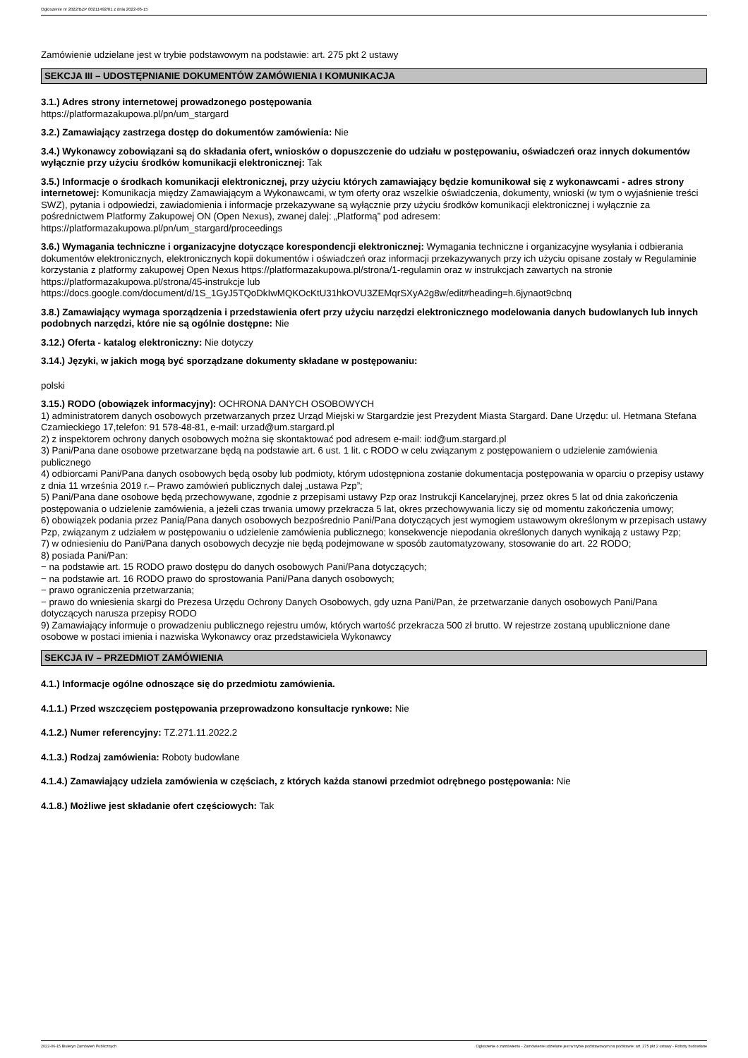Ogłoszenie nr 2022/BZP 00211492/01 z dnia 2022-06-15
Zamówienie udzielane jest w trybie podstawowym na podstawie: art. 275 pkt 2 ustawy
SEKCJA III – UDOSTĘPNIANIE DOKUMENTÓW ZAMÓWIENIA I KOMUNIKACJA
3.1.) Adres strony internetowej prowadzonego postępowania
https://platformazakupowa.pl/pn/um_stargard
3.2.) Zamawiający zastrzega dostęp do dokumentów zamówienia: Nie
3.4.) Wykonawcy zobowiązani są do składania ofert, wniosków o dopuszczenie do udziału w postępowaniu, oświadczeń oraz innych dokumentów wyłącznie przy użyciu środków komunikacji elektronicznej: Tak
3.5.) Informacje o środkach komunikacji elektronicznej, przy użyciu których zamawiający będzie komunikował się z wykonawcami - adres strony internetowej: Komunikacja między Zamawiającym a Wykonawcami, w tym oferty oraz wszelkie oświadczenia, dokumenty, wnioski (w tym o wyjaśnienie treści SWZ), pytania i odpowiedzi, zawiadomienia i informacje przekazywane są wyłącznie przy użyciu środków komunikacji elektronicznej i wyłącznie za pośrednictwem Platformy Zakupowej ON (Open Nexus), zwanej dalej: „Platformą” pod adresem:
https://platformazakupowa.pl/pn/um_stargard/proceedings
3.6.) Wymagania techniczne i organizacyjne dotyczące korespondencji elektronicznej: Wymagania techniczne i organizacyjne wysyłania i odbierania dokumentów elektronicznych, elektronicznych kopii dokumentów i oświadczeń oraz informacji przekazywanych przy ich użyciu opisane zostały w Regulaminie korzystania z platformy zakupowej Open Nexus https://platformazakupowa.pl/strona/1-regulamin oraz w instrukcjach zawartych na stronie https://platformazakupowa.pl/strona/45-instrukcje lub
https://docs.google.com/document/d/1S_1GyJ5TQoDkIwMQKOcKtU31hkOVU3ZEMqrSXyA2g8w/edit#heading=h.6jynaot9cbnq
3.8.) Zamawiający wymaga sporządzenia i przedstawienia ofert przy użyciu narzędzi elektronicznego modelowania danych budowlanych lub innych podobnych narzędzi, które nie są ogólnie dostępne: Nie
3.12.) Oferta - katalog elektroniczny: Nie dotyczy
3.14.) Języki, w jakich mogą być sporządzane dokumenty składane w postępowaniu:
polski
3.15.) RODO (obowiązek informacyjny): OCHRONA DANYCH OSOBOWYCH
1) administratorem danych osobowych przetwarzanych przez Urząd Miejski w Stargardzie jest Prezydent Miasta Stargard. Dane Urzędu: ul. Hetmana Stefana Czarnieckiego 17,telefon: 91 578-48-81, e-mail: urzad@um.stargard.pl
2) z inspektorem ochrony danych osobowych można się skontaktować pod adresem e-mail: iod@um.stargard.pl
3) Pani/Pana dane osobowe przetwarzane będą na podstawie art. 6 ust. 1 lit. c RODO w celu związanym z postępowaniem o udzielenie zamówienia publicznego
4) odbiorcami Pani/Pana danych osobowych będą osoby lub podmioty, którym udostępniona zostanie dokumentacja postępowania w oparciu o przepisy ustawy z dnia 11 września 2019 r.– Prawo zamówień publicznych dalej „ustawa Pzp”;
5) Pani/Pana dane osobowe będą przechowywane, zgodnie z przepisami ustawy Pzp oraz Instrukcji Kancelaryjnej, przez okres 5 lat od dnia zakończenia postępowania o udzielenie zamówienia, a jeżeli czas trwania umowy przekracza 5 lat, okres przechowywania liczy się od momentu zakończenia umowy;
6) obowiązek podania przez Panią/Pana danych osobowych bezpośrednio Pani/Pana dotyczących jest wymogiem ustawowym określonym w przepisach ustawy Pzp, związanym z udziałem w postępowaniu o udzielenie zamówienia publicznego; konsekwencje niepodania określonych danych wynikają z ustawy Pzp;
7) w odniesieniu do Pani/Pana danych osobowych decyzje nie będą podejmowane w sposób zautomatyzowany, stosowanie do art. 22 RODO;
8) posiada Pani/Pan:
− na podstawie art. 15 RODO prawo dostępu do danych osobowych Pani/Pana dotyczących;
− na podstawie art. 16 RODO prawo do sprostowania Pani/Pana danych osobowych;
− prawo ograniczenia przetwarzania;
− prawo do wniesienia skargi do Prezesa Urzędu Ochrony Danych Osobowych, gdy uzna Pani/Pan, że przetwarzanie danych osobowych Pani/Pana dotyczących narusza przepisy RODO
9) Zamawiający informuje o prowadzeniu publicznego rejestru umów, których wartość przekracza 500 zł brutto. W rejestrze zostaną upublicznione dane osobowe w postaci imienia i nazwiska Wykonawcy oraz przedstawiciela Wykonawcy
SEKCJA IV – PRZEDMIOT ZAMÓWIENIA
4.1.) Informacje ogólne odnoszące się do przedmiotu zamówienia.
4.1.1.) Przed wszczęciem postępowania przeprowadzono konsultacje rynkowe: Nie
4.1.2.) Numer referencyjny: TZ.271.11.2022.2
4.1.3.) Rodzaj zamówienia: Roboty budowlane
4.1.4.) Zamawiający udziela zamówienia w częściach, z których każda stanowi przedmiot odrębnego postępowania: Nie
4.1.8.) Możliwe jest składanie ofert częściowych: Tak
2022-06-15 Biuletyn Zamówień Publicznych Ogłoszenie o zamówieniu - Zamówienie udzielane jest w trybie podstawowym na podstawie: art. 275 pkt 2 ustawy - Roboty budowlane